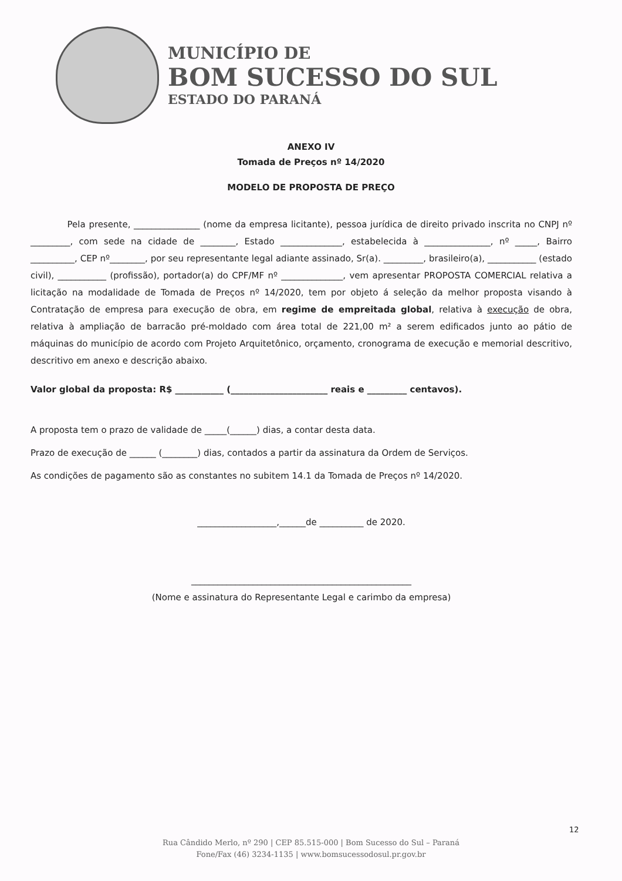MUNICÍPIO DE
BOM SUCESSO DO SUL
ESTADO DO PARANÁ
ANEXO IV
Tomada de Preços nº 14/2020
MODELO DE PROPOSTA DE PREÇO
Pela presente, _______________ (nome da empresa licitante), pessoa jurídica de direito privado inscrita no CNPJ nº _________, com sede na cidade de ________, Estado ______________, estabelecida à _______________, nº _____, Bairro __________, CEP nº________, por seu representante legal adiante assinado, Sr(a). _________, brasileiro(a), ___________ (estado civil), ___________ (profissão), portador(a) do CPF/MF nº ______________, vem apresentar PROPOSTA COMERCIAL relativa a licitação na modalidade de Tomada de Preços nº 14/2020, tem por objeto á seleção da melhor proposta visando à Contratação de empresa para execução de obra, em regime de empreitada global, relativa à execução de obra, relativa à ampliação de barracão pré-moldado com área total de 221,00 m² a serem edificados junto ao pátio de máquinas do município de acordo com Projeto Arquitetônico, orçamento, cronograma de execução e memorial descritivo, descritivo em anexo e descrição abaixo.
Valor global da proposta: R$ ___________ (______________________ reais e _________ centavos).
A proposta tem o prazo de validade de _____(______) dias, a contar desta data.
Prazo de execução de ______ (________) dias, contados a partir da assinatura da Ordem de Serviços.
As condições de pagamento são as constantes no subitem 14.1 da Tomada de Preços nº 14/2020.
__________________,______de __________ de 2020.
__________________________________________________
(Nome e assinatura do Representante Legal e carimbo da empresa)
12
Rua Cândido Merlo, nº 290 | CEP 85.515-000 | Bom Sucesso do Sul – Paraná
Fone/Fax (46) 3234-1135 | www.bomsucessodosul.pr.gov.br